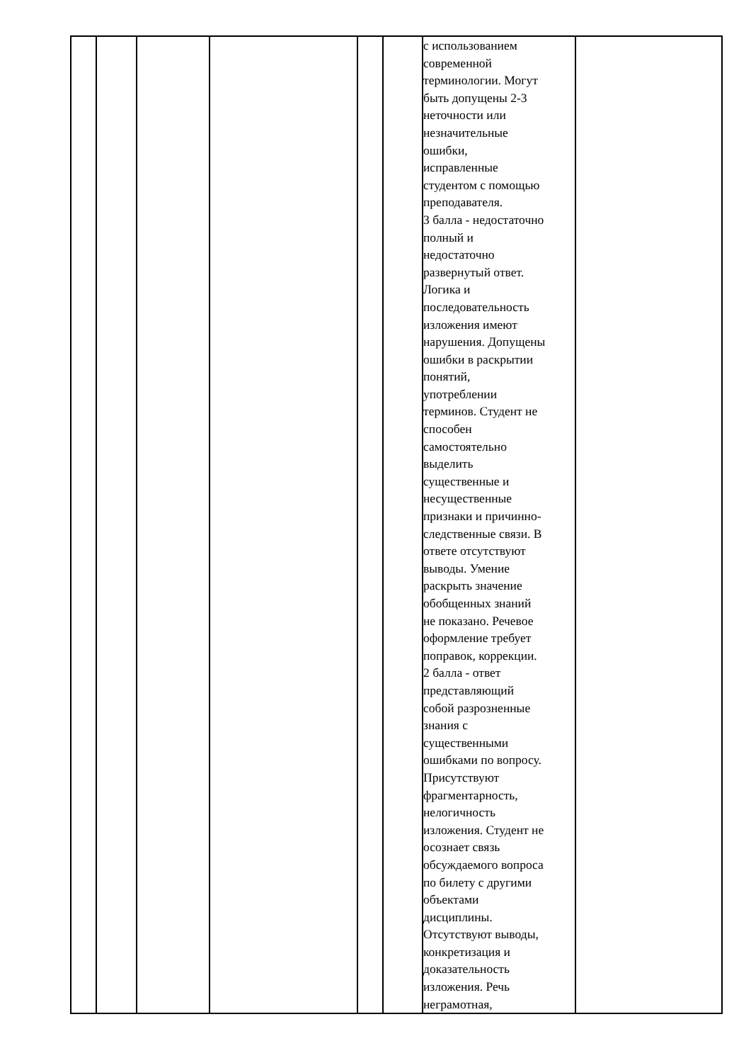| | | | | | | с использованием современной терминологии. Могут быть допущены 2-3 неточности или незначительные ошибки, исправленные студентом с помощью преподавателя. 3 балла - недостаточно полный и недостаточно развернутый ответ. Логика и последовательность изложения имеют нарушения. Допущены ошибки в раскрытии понятий, употреблении терминов. Студент не способен самостоятельно выделить существенные и несущественные признаки и причинно- следственные связи. В ответе отсутствуют выводы. Умение раскрыть значение обобщенных знаний не показано. Речевое оформление требует поправок, коррекции. 2 балла - ответ представляющий собой разрозненные знания с существенными ошибками по вопросу. Присутствуют фрагментарность, нелогичность изложения. Студент не осознает связь обсуждаемого вопроса по билету с другими объектами дисциплины. Отсутствуют выводы, конкретизация и доказательность изложения. Речь неграмотная, | |